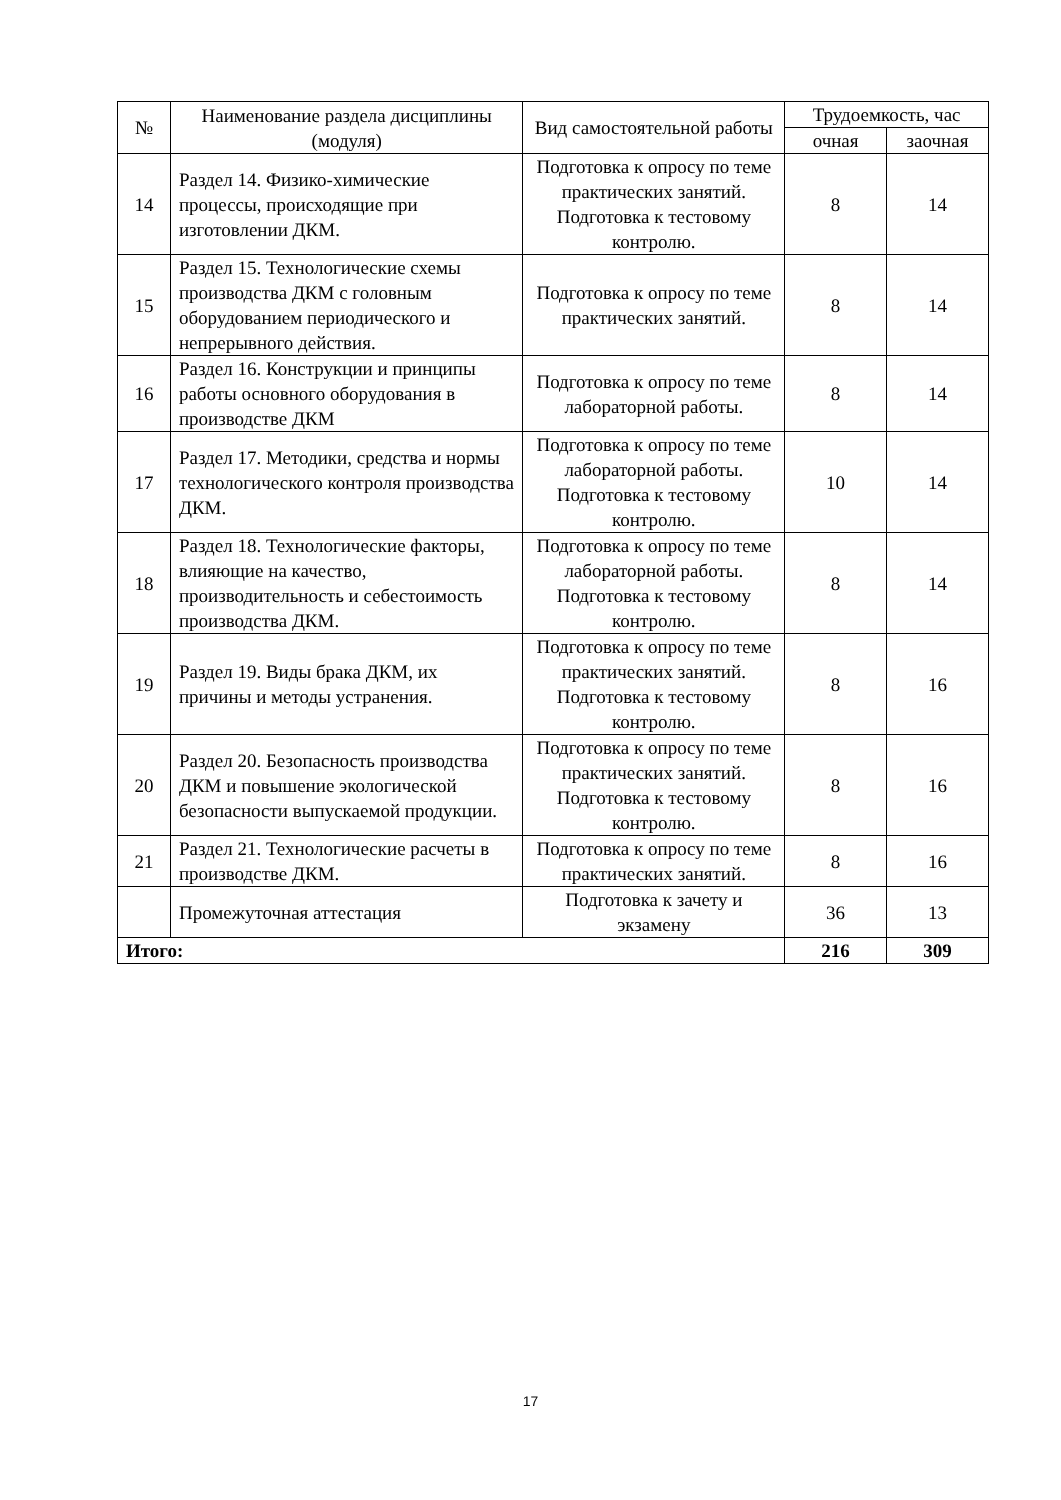| № | Наименование раздела дисциплины (модуля) | Вид самостоятельной работы | Трудоемкость, час | |
| --- | --- | --- | --- | --- |
| | | | очная | заочная |
| 14 | Раздел 14. Физико-химические процессы, происходящие при изготовлении ДКМ. | Подготовка к опросу по теме практических занятий. Подготовка к тестовому контролю. | 8 | 14 |
| 15 | Раздел 15. Технологические схемы производства ДКМ с головным оборудованием периодического и непрерывного действия. | Подготовка к опросу по теме практических занятий. | 8 | 14 |
| 16 | Раздел 16. Конструкции и принципы работы основного оборудования в производстве ДКМ | Подготовка к опросу по теме лабораторной работы. | 8 | 14 |
| 17 | Раздел 17. Методики, средства и нормы технологического контроля производства ДКМ. | Подготовка к опросу по теме лабораторной работы. Подготовка к тестовому контролю. | 10 | 14 |
| 18 | Раздел 18. Технологические факторы, влияющие на качество, производительность и себестоимость производства ДКМ. | Подготовка к опросу по теме лабораторной работы. Подготовка к тестовому контролю. | 8 | 14 |
| 19 | Раздел 19. Виды брака ДКМ, их причины и методы устранения. | Подготовка к опросу по теме практических занятий. Подготовка к тестовому контролю. | 8 | 16 |
| 20 | Раздел 20. Безопасность производства ДКМ и повышение экологической безопасности выпускаемой продукции. | Подготовка к опросу по теме практических занятий. Подготовка к тестовому контролю. | 8 | 16 |
| 21 | Раздел 21. Технологические расчеты в производстве ДКМ. | Подготовка к опросу по теме практических занятий. | 8 | 16 |
| | Промежуточная аттестация | Подготовка к зачету и экзамену | 36 | 13 |
| Итого: | | | 216 | 309 |
17